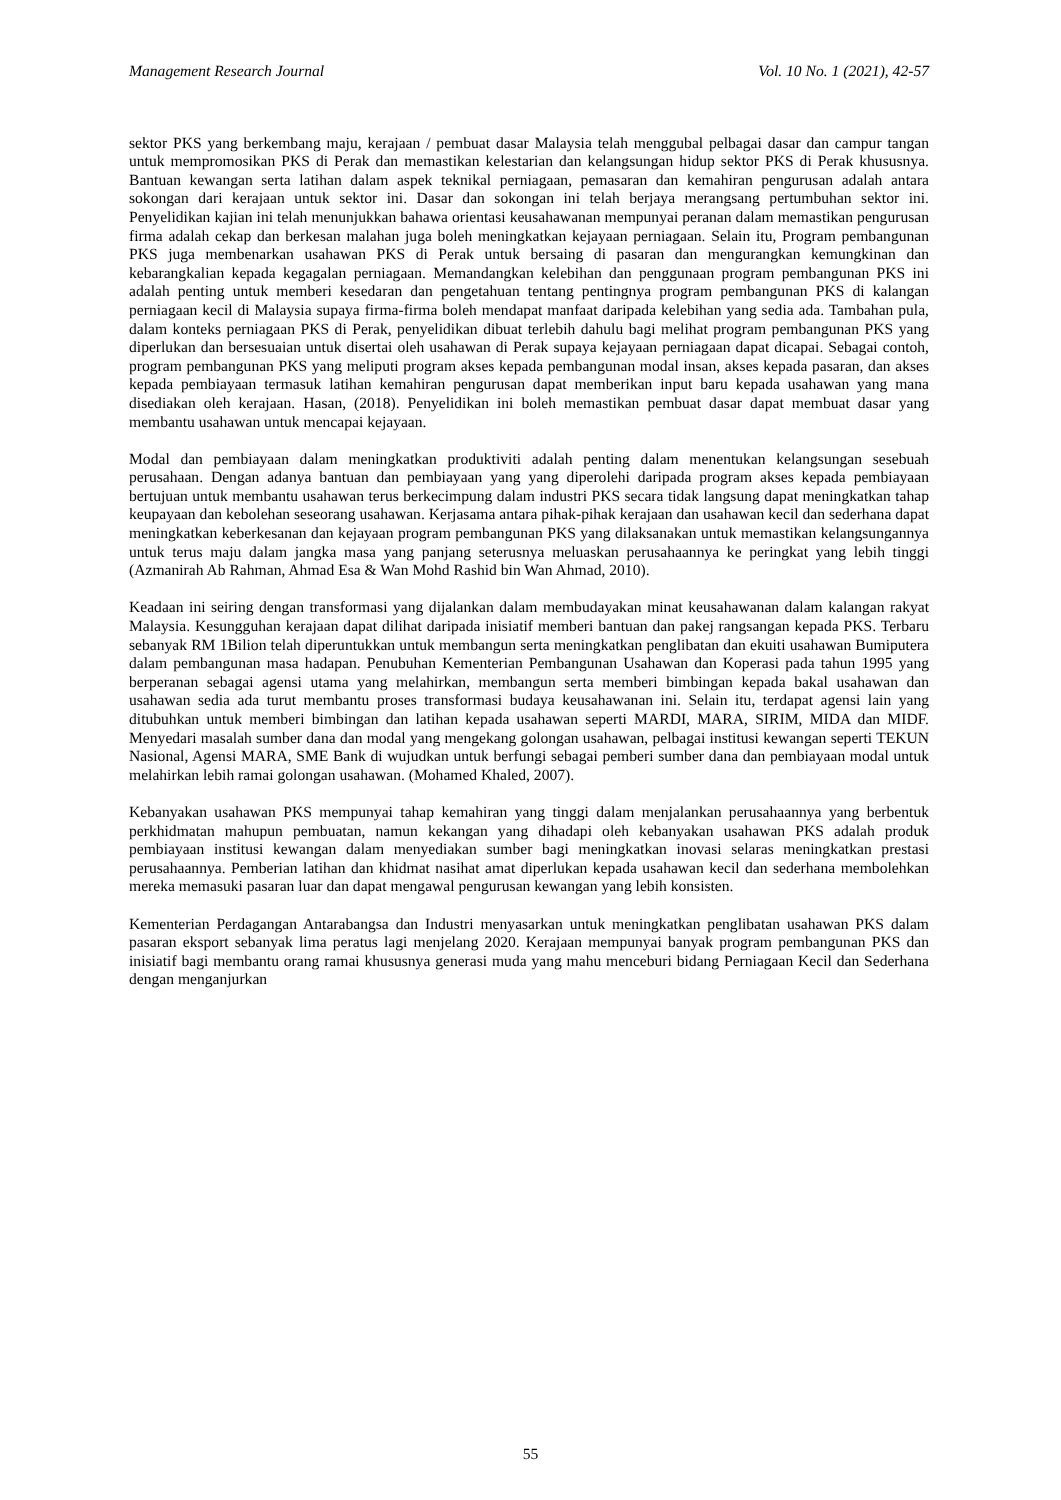Management Research Journal Vol. 10 No. 1 (2021), 42-57
sektor PKS yang berkembang maju, kerajaan / pembuat dasar Malaysia telah menggubal pelbagai dasar dan campur tangan untuk mempromosikan PKS di Perak dan memastikan kelestarian dan kelangsungan hidup sektor PKS di Perak khususnya. Bantuan kewangan serta latihan dalam aspek teknikal perniagaan, pemasaran dan kemahiran pengurusan adalah antara sokongan dari kerajaan untuk sektor ini. Dasar dan sokongan ini telah berjaya merangsang pertumbuhan sektor ini. Penyelidikan kajian ini telah menunjukkan bahawa orientasi keusahawanan mempunyai peranan dalam memastikan pengurusan firma adalah cekap dan berkesan malahan juga boleh meningkatkan kejayaan perniagaan. Selain itu, Program pembangunan PKS juga membenarkan usahawan PKS di Perak untuk bersaing di pasaran dan mengurangkan kemungkinan dan kebarangkalian kepada kegagalan perniagaan. Memandangkan kelebihan dan penggunaan program pembangunan PKS ini adalah penting untuk memberi kesedaran dan pengetahuan tentang pentingnya program pembangunan PKS di kalangan perniagaan kecil di Malaysia supaya firma-firma boleh mendapat manfaat daripada kelebihan yang sedia ada. Tambahan pula, dalam konteks perniagaan PKS di Perak, penyelidikan dibuat terlebih dahulu bagi melihat program pembangunan PKS yang diperlukan dan bersesuaian untuk disertai oleh usahawan di Perak supaya kejayaan perniagaan dapat dicapai. Sebagai contoh, program pembangunan PKS yang meliputi program akses kepada pembangunan modal insan, akses kepada pasaran, dan akses kepada pembiayaan termasuk latihan kemahiran pengurusan dapat memberikan input baru kepada usahawan yang mana disediakan oleh kerajaan. Hasan, (2018). Penyelidikan ini boleh memastikan pembuat dasar dapat membuat dasar yang membantu usahawan untuk mencapai kejayaan.
Modal dan pembiayaan dalam meningkatkan produktiviti adalah penting dalam menentukan kelangsungan sesebuah perusahaan. Dengan adanya bantuan dan pembiayaan yang yang diperolehi daripada program akses kepada pembiayaan bertujuan untuk membantu usahawan terus berkecimpung dalam industri PKS secara tidak langsung dapat meningkatkan tahap keupayaan dan kebolehan seseorang usahawan. Kerjasama antara pihak-pihak kerajaan dan usahawan kecil dan sederhana dapat meningkatkan keberkesanan dan kejayaan program pembangunan PKS yang dilaksanakan untuk memastikan kelangsungannya untuk terus maju dalam jangka masa yang panjang seterusnya meluaskan perusahaannya ke peringkat yang lebih tinggi (Azmanirah Ab Rahman, Ahmad Esa & Wan Mohd Rashid bin Wan Ahmad, 2010).
Keadaan ini seiring dengan transformasi yang dijalankan dalam membudayakan minat keusahawanan dalam kalangan rakyat Malaysia. Kesungguhan kerajaan dapat dilihat daripada inisiatif memberi bantuan dan pakej rangsangan kepada PKS. Terbaru sebanyak RM 1Bilion telah diperuntukkan untuk membangun serta meningkatkan penglibatan dan ekuiti usahawan Bumiputera dalam pembangunan masa hadapan. Penubuhan Kementerian Pembangunan Usahawan dan Koperasi pada tahun 1995 yang berperanan sebagai agensi utama yang melahirkan, membangun serta memberi bimbingan kepada bakal usahawan dan usahawan sedia ada turut membantu proses transformasi budaya keusahawanan ini. Selain itu, terdapat agensi lain yang ditubuhkan untuk memberi bimbingan dan latihan kepada usahawan seperti MARDI, MARA, SIRIM, MIDA dan MIDF. Menyedari masalah sumber dana dan modal yang mengekang golongan usahawan, pelbagai institusi kewangan seperti TEKUN Nasional, Agensi MARA, SME Bank di wujudkan untuk berfungi sebagai pemberi sumber dana dan pembiayaan modal untuk melahirkan lebih ramai golongan usahawan. (Mohamed Khaled, 2007).
Kebanyakan usahawan PKS mempunyai tahap kemahiran yang tinggi dalam menjalankan perusahaannya yang berbentuk perkhidmatan mahupun pembuatan, namun kekangan yang dihadapi oleh kebanyakan usahawan PKS adalah produk pembiayaan institusi kewangan dalam menyediakan sumber bagi meningkatkan inovasi selaras meningkatkan prestasi perusahaannya. Pemberian latihan dan khidmat nasihat amat diperlukan kepada usahawan kecil dan sederhana membolehkan mereka memasuki pasaran luar dan dapat mengawal pengurusan kewangan yang lebih konsisten.
Kementerian Perdagangan Antarabangsa dan Industri menyasarkan untuk meningkatkan penglibatan usahawan PKS dalam pasaran eksport sebanyak lima peratus lagi menjelang 2020. Kerajaan mempunyai banyak program pembangunan PKS dan inisiatif bagi membantu orang ramai khususnya generasi muda yang mahu menceburi bidang Perniagaan Kecil dan Sederhana dengan menganjurkan
55